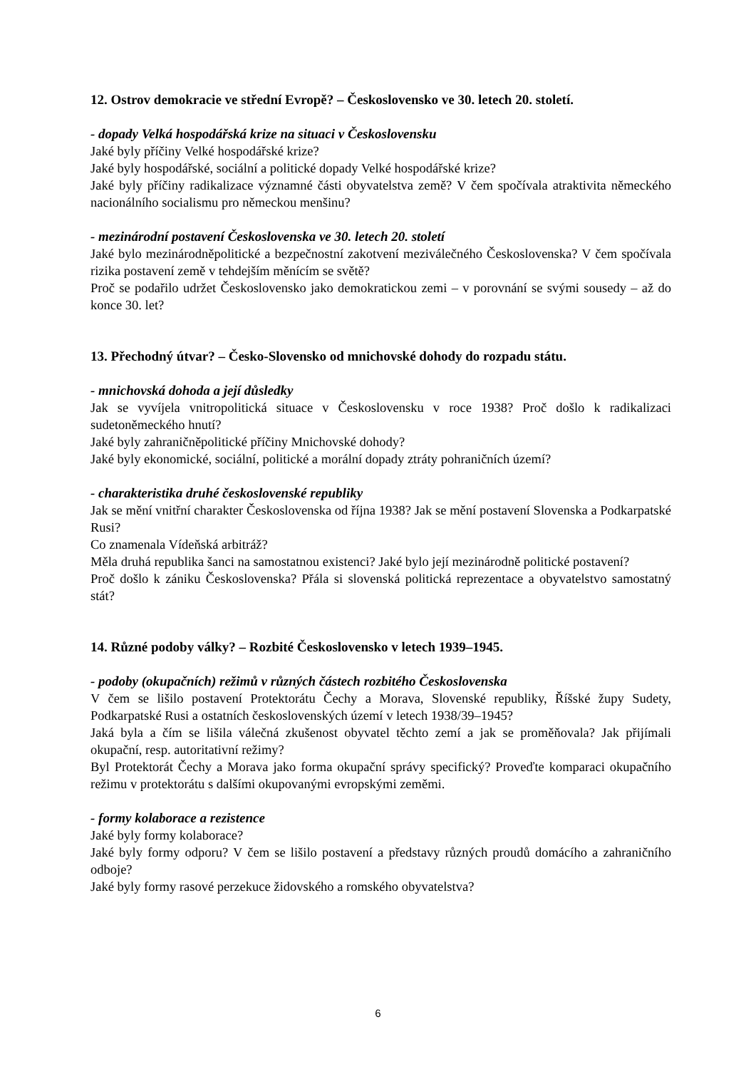12. Ostrov demokracie ve střední Evropě? – Československo ve 30. letech 20. století.
- dopady Velká hospodářská krize na situaci v Československu
Jaké byly příčiny Velké hospodářské krize?
Jaké byly hospodářské, sociální a politické dopady Velké hospodářské krize?
Jaké byly příčiny radikalizace významné části obyvatelstva země? V čem spočívala atraktivita německého nacionálního socialismu pro německou menšinu?
- mezinárodní postavení Československa ve 30. letech 20. století
Jaké bylo mezinárodněpolitické a bezpečnostní zakotvení meziválečného Československa? V čem spočívala rizika postavení země v tehdejším měnícím se světě?
Proč se podařilo udržet Československo jako demokratickou zemi – v porovnání se svými sousedy – až do konce 30. let?
13. Přechodný útvar? – Česko-Slovensko od mnichovské dohody do rozpadu státu.
- mnichovská dohoda a její důsledky
Jak se vyvíjela vnitropolitická situace v Československu v roce 1938? Proč došlo k radikalizaci sudetoněmeckého hnutí?
Jaké byly zahraničněpolitické příčiny Mnichovské dohody?
Jaké byly ekonomické, sociální, politické a morální dopady ztráty pohraničních území?
- charakteristika druhé československé republiky
Jak se mění vnitřní charakter Československa od října 1938? Jak se mění postavení Slovenska a Podkarpatské Rusi?
Co znamenala Vídeňská arbitráž?
Měla druhá republika šanci na samostatnou existenci? Jaké bylo její mezinárodně politické postavení?
Proč došlo k zániku Československa? Přála si slovenská politická reprezentace a obyvatelstvo samostatný stát?
14. Různé podoby války? – Rozbité Československo v letech 1939–1945.
- podoby (okupačních) režimů v různých částech rozbitého Československa
V čem se lišilo postavení Protektorátu Čechy a Morava, Slovenské republiky, Říšské župy Sudety, Podkarpatské Rusi a ostatních československých území v letech 1938/39–1945?
Jaká byla a čím se lišila válečná zkušenost obyvatel těchto zemí a jak se proměňovala? Jak přijímali okupační, resp. autoritativní režimy?
Byl Protektorát Čechy a Morava jako forma okupační správy specifický? Proveďte komparaci okupačního režimu v protektorátu s dalšími okupovanými evropskými zeměmi.
- formy kolaborace a rezistence
Jaké byly formy kolaborace?
Jaké byly formy odporu? V čem se lišilo postavení a představy různých proudů domácího a zahraničního odboje?
Jaké byly formy rasové perzekuce židovského a romského obyvatelstva?
6